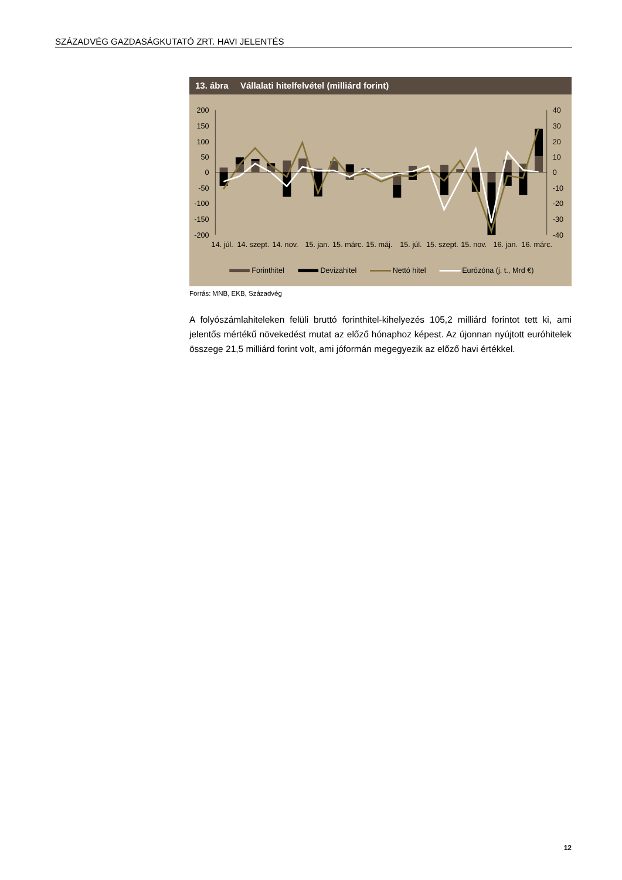SZÁZADVÉG GAZDASÁGKUTATÓ ZRT. HAVI JELENTÉS
13. ábra Vállalati hitelfelvétel (milliárd forint)
200
150
100
50
0
-50
-100
-150
-200
40
30
20
10
0
-10
-20
-30
-40
14. júl.
14. szept.
14. nov.
15. jan.
15. márc.
15. máj.
15. júl.
15. szept.
15. nov.
16. jan.
16. márc.
Forinthitel
Devizahitel
Nettó hitel
Eurózóna (j. t., Mrd €)
Forrás: MNB, EKB, Századvég
A folyószámlahiteleken felüli bruttó forinthitel-kihelyezés 105,2 milliárd forintot tett ki, ami jelentős mértékű növekedést mutat az előző hónaphoz képest. Az újonnan nyújtott euróhitelek összege 21,5 milliárd forint volt, ami jóformán megegyezik az előző havi értékkel.
12